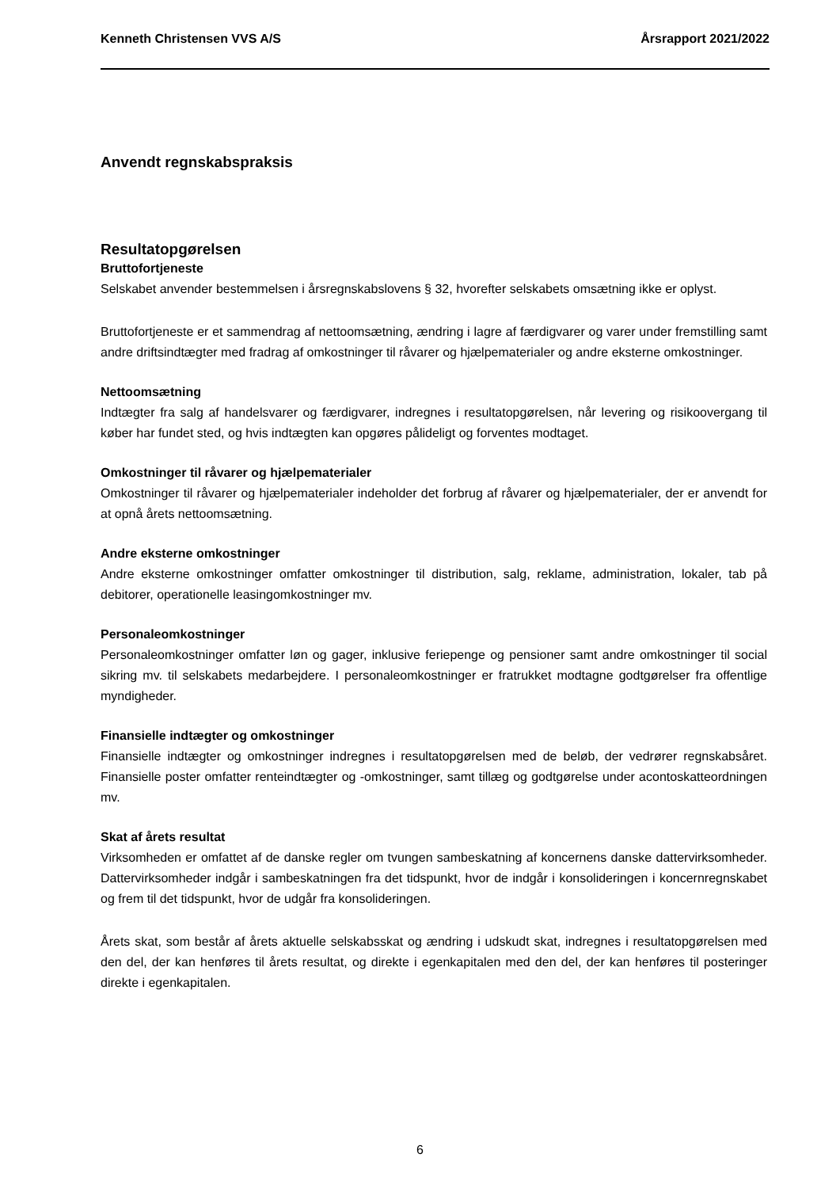Kenneth Christensen VVS A/S Årsrapport 2021/2022
Anvendt regnskabspraksis
Resultatopgørelsen
Bruttofortjeneste
Selskabet anvender bestemmelsen i årsregnskabslovens § 32, hvorefter selskabets omsætning ikke er oplyst.
Bruttofortjeneste er et sammendrag af nettoomsætning, ændring i lagre af færdigvarer og varer under fremstilling samt andre driftsindtægter med fradrag af omkostninger til råvarer og hjælpematerialer og andre eksterne omkostninger.
Nettoomsætning
Indtægter fra salg af handelsvarer og færdigvarer, indregnes i resultatopgørelsen, når levering og risikoovergang til køber har fundet sted, og hvis indtægten kan opgøres pålideligt og forventes modtaget.
Omkostninger til råvarer og hjælpematerialer
Omkostninger til råvarer og hjælpematerialer indeholder det forbrug af råvarer og hjælpematerialer, der er anvendt for at opnå årets nettoomsætning.
Andre eksterne omkostninger
Andre eksterne omkostninger omfatter omkostninger til distribution, salg, reklame, administration, lokaler, tab på debitorer, operationelle leasingomkostninger mv.
Personaleomkostninger
Personaleomkostninger omfatter løn og gager, inklusive feriepenge og pensioner samt andre omkostninger til social sikring mv. til selskabets medarbejdere. I personaleomkostninger er fratrukket modtagne godtgørelser fra offentlige myndigheder.
Finansielle indtægter og omkostninger
Finansielle indtægter og omkostninger indregnes i resultatopgørelsen med de beløb, der vedrører regnskabsåret. Finansielle poster omfatter renteindtægter og -omkostninger, samt tillæg og godtgørelse under acontoskatteordningen mv.
Skat af årets resultat
Virksomheden er omfattet af de danske regler om tvungen sambeskatning af koncernens danske dattervirksomheder. Dattervirksomheder indgår i sambeskatningen fra det tidspunkt, hvor de indgår i konsolideringen i koncernregnskabet og frem til det tidspunkt, hvor de udgår fra konsolideringen.
Årets skat, som består af årets aktuelle selskabsskat og ændring i udskudt skat, indregnes i resultatopgørelsen med den del, der kan henføres til årets resultat, og direkte i egenkapitalen med den del, der kan henføres til posteringer direkte i egenkapitalen.
6